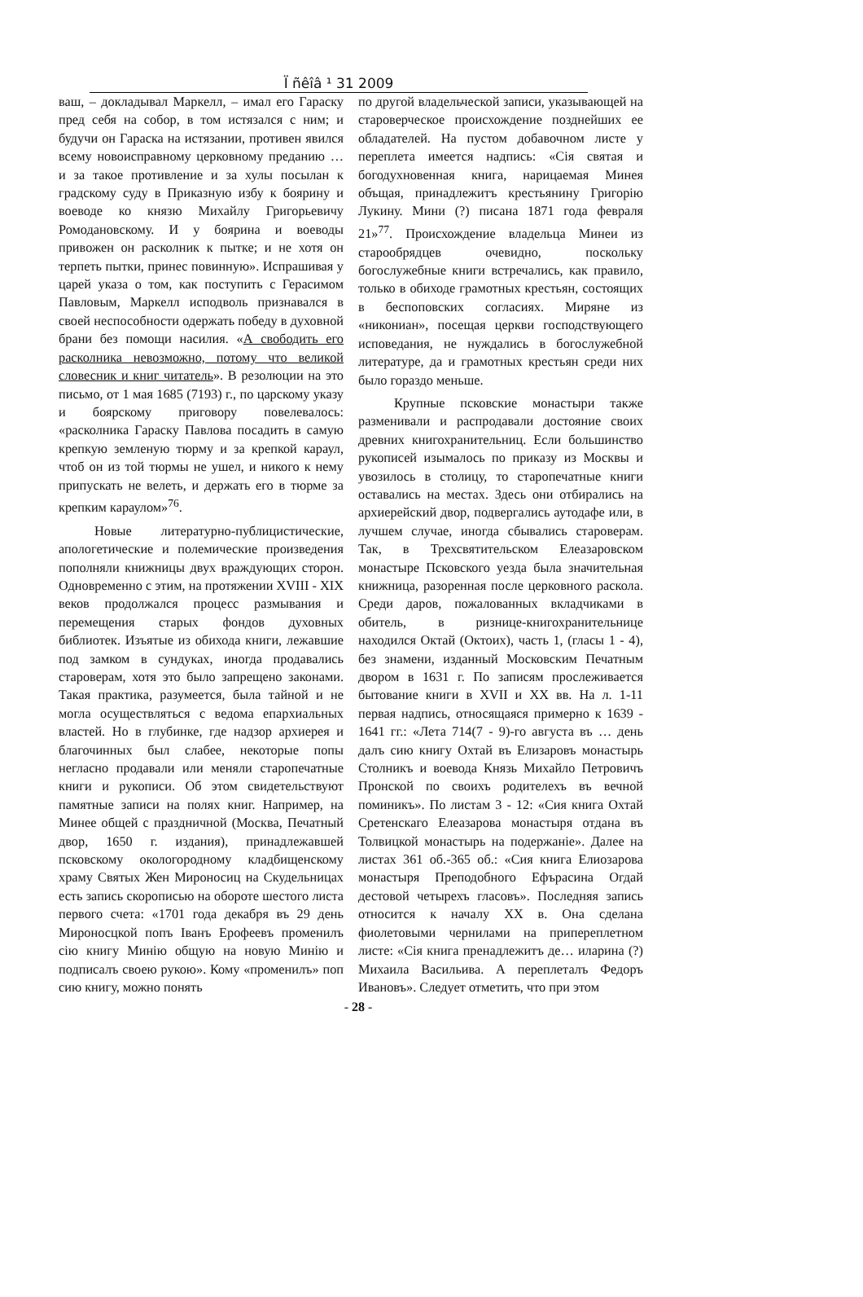Ї ñêîâ ¹ 31 2009
ваш, – докладывал Маркелл, – имал его Гараску пред себя на собор, в том истязался с ним; и будучи он Гараска на истязании, противен явился всему новоисправному церковному преданию … и за такое противление и за хулы посылан к градскому суду в Приказную избу к боярину и воеводе ко князю Михайлу Григорьевичу Ромодановскому. И у боярина и воеводы привожен он расколник к пытке; и не хотя он терпеть пытки, принес повинную». Испрашивая у царей указа о том, как поступить с Герасимом Павловым, Маркелл исподволь признавался в своей неспособности одержать победу в духовной брани без помощи насилия. «А свободить его расколника невозможно, потому что великой словесник и книг читатель». В резолюции на это письмо, от 1 мая 1685 (7193) г., по царскому указу и боярскому приговору повелевалось: «расколника Гараску Павлова посадить в самую крепкую земленую тюрму и за крепкой караул, чтоб он из той тюрмы не ушел, и никого к нему припускать не велеть, и держать его в тюрме за крепким караулом»<sup>76</sup>.
Новые литературно-публицистические, апологетические и полемические произведения пополняли книжницы двух враждующих сторон. Одновременно с этим, на протяжении XVIII - XIX веков продолжался процесс размывания и перемещения старых фондов духовных библиотек. Изъятые из обихода книги, лежавшие под замком в сундуках, иногда продавались староверам, хотя это было запрещено законами. Такая практика, разумеется, была тайной и не могла осуществляться с ведома епархиальных властей. Но в глубинке, где надзор архиерея и благочинных был слабее, некоторые попы негласно продавали или меняли старопечатные книги и рукописи. Об этом свидетельствуют памятные записи на полях книг. Например, на Минее общей с праздничной (Москва, Печатный двор, 1650 г. издания), принадлежавшей псковскому окологородному кладбищенскому храму Святых Жен Мироносиц на Скудельницах есть запись скорописью на обороте шестого листа первого счета: «1701 года декабря въ 29 день Мироносцкой попъ Іванъ Ерофеевъ променилъ сію книгу Минію общую на новую Минію и подписалъ своею рукою». Кому «променилъ» поп сию книгу, можно понять
по другой владельческой записи, указывающей на староверческое происхождение позднейших ее обладателей. На пустом добавочном листе у переплета имеется надпись: «Сія святая и богодухновенная книга, нарицаемая Минея объщая, принадлежитъ крестьянину Григорію Лукину. Мини (?) писана 1871 года февраля 21»<sup>77</sup>. Происхождение владельца Минеи из старообрядцев очевидно, поскольку богослужебные книги встречались, как правило, только в обиходе грамотных крестьян, состоящих в беспоповских согласиях. Миряне из «никониан», посещая церкви господствующего исповедания, не нуждались в богослужебной литературе, да и грамотных крестьян среди них было гораздо меньше.
Крупные псковские монастыри также разменивали и распродавали достояние своих древних книгохранительниц. Если большинство рукописей изымалось по приказу из Москвы и увозилось в столицу, то старопечатные книги оставались на местах. Здесь они отбирались на архиерейский двор, подвергались аутодафе или, в лучшем случае, иногда сбывались староверам. Так, в Трехсвятительском Елеазаровском монастыре Псковского уезда была значительная книжница, разоренная после церковного раскола. Среди даров, пожалованных вкладчиками в обитель, в ризнице-книгохранительнице находился Октай (Октоих), часть 1, (гласы 1 - 4), без знамени, изданный Московским Печатным двором в 1631 г. По записям прослеживается бытование книги в XVII и XX вв. На л. 1-11 первая надпись, относящаяся примерно к 1639 - 1641 гг.: «Лета 714(7 - 9)-го августа въ … день далъ сию книгу Охтай въ Елизаровъ монастырь Столникъ и воевода Князь Михайло Петровичъ Пронской по своихъ родителехъ въ вечной поминикъ». По листам 3 - 12: «Сия книга Охтай Сретенскаго Елеазарова монастыря отдана въ Толвицкой монастырь на подержаніе». Далее на листах 361 об.-365 об.: «Сия книга Елиозарова монастыря Преподобного Ефърасина Огдай дестовой четырехъ гласовъ». Последняя запись относится к началу XX в. Она сделана фиолетовыми чернилами на припереплетном листе: «Сія книга пренадлежитъ де… иларина (?) Михаила Васильива. А переплеталъ Федоръ Ивановъ». Следует отметить, что при этом
- 28 -